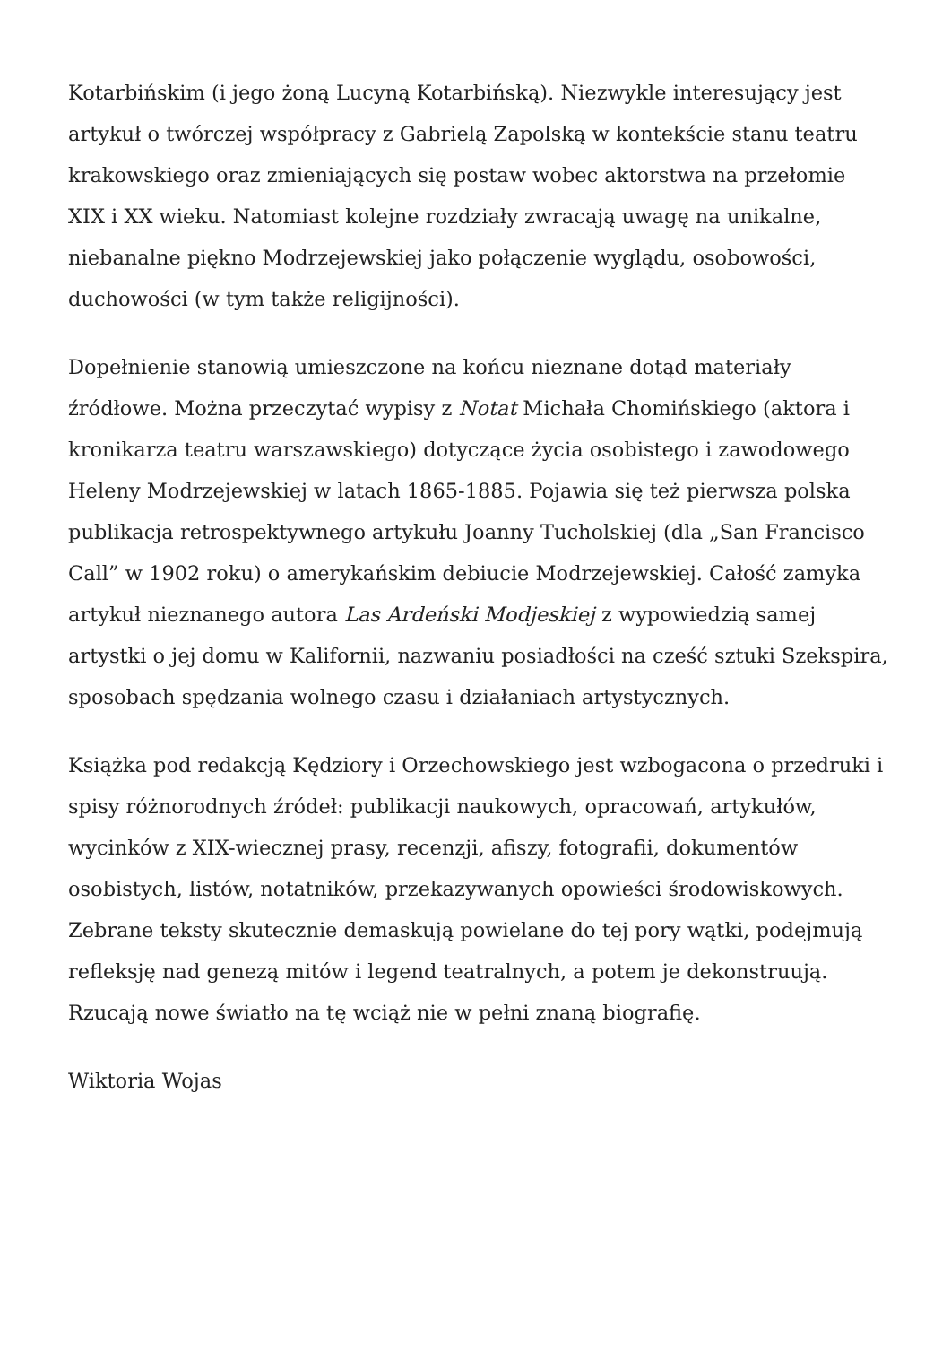Kotarbińskim (i jego żoną Lucyną Kotarbińską). Niezwykle interesujący jest artykuł o twórczej współpracy z Gabrielą Zapolską w kontekście stanu teatru krakowskiego oraz zmieniających się postaw wobec aktorstwa na przełomie XIX i XX wieku. Natomiast kolejne rozdziały zwracają uwagę na unikalne, niebanalne piękno Modrzejewskiej jako połączenie wyglądu, osobowości, duchowości (w tym także religijności).
Dopełnienie stanowią umieszczone na końcu nieznane dotąd materiały źródłowe. Można przeczytać wypisy z Notat Michała Chomińskiego (aktora i kronikarza teatru warszawskiego) dotyczące życia osobistego i zawodowego Heleny Modrzejewskiej w latach 1865-1885. Pojawia się też pierwsza polska publikacja retrospektywnego artykułu Joanny Tucholskiej (dla „San Francisco Call” w 1902 roku) o amerykańskim debiucie Modrzejewskiej. Całość zamyka artykuł nieznanego autora Las Ardeński Modjeskiej z wypowiedzią samej artystki o jej domu w Kalifornii, nazwaniu posiadłości na cześć sztuki Szekspira, sposobach spędzania wolnego czasu i działaniach artystycznych.
Książka pod redakcją Kędziory i Orzechowskiego jest wzbogacona o przedruki i spisy różnorodnych źródeł: publikacji naukowych, opracowań, artykułów, wycinków z XIX-wiecznej prasy, recenzji, afiszy, fotografii, dokumentów osobistych, listów, notatników, przekazywanych opowieści środowiskowych. Zebrane teksty skutecznie demaskują powielane do tej pory wątki, podejmują refleksję nad genezą mitów i legend teatralnych, a potem je dekonstruują. Rzucają nowe światło na tę wciąż nie w pełni znaną biografię.
Wiktoria Wojas